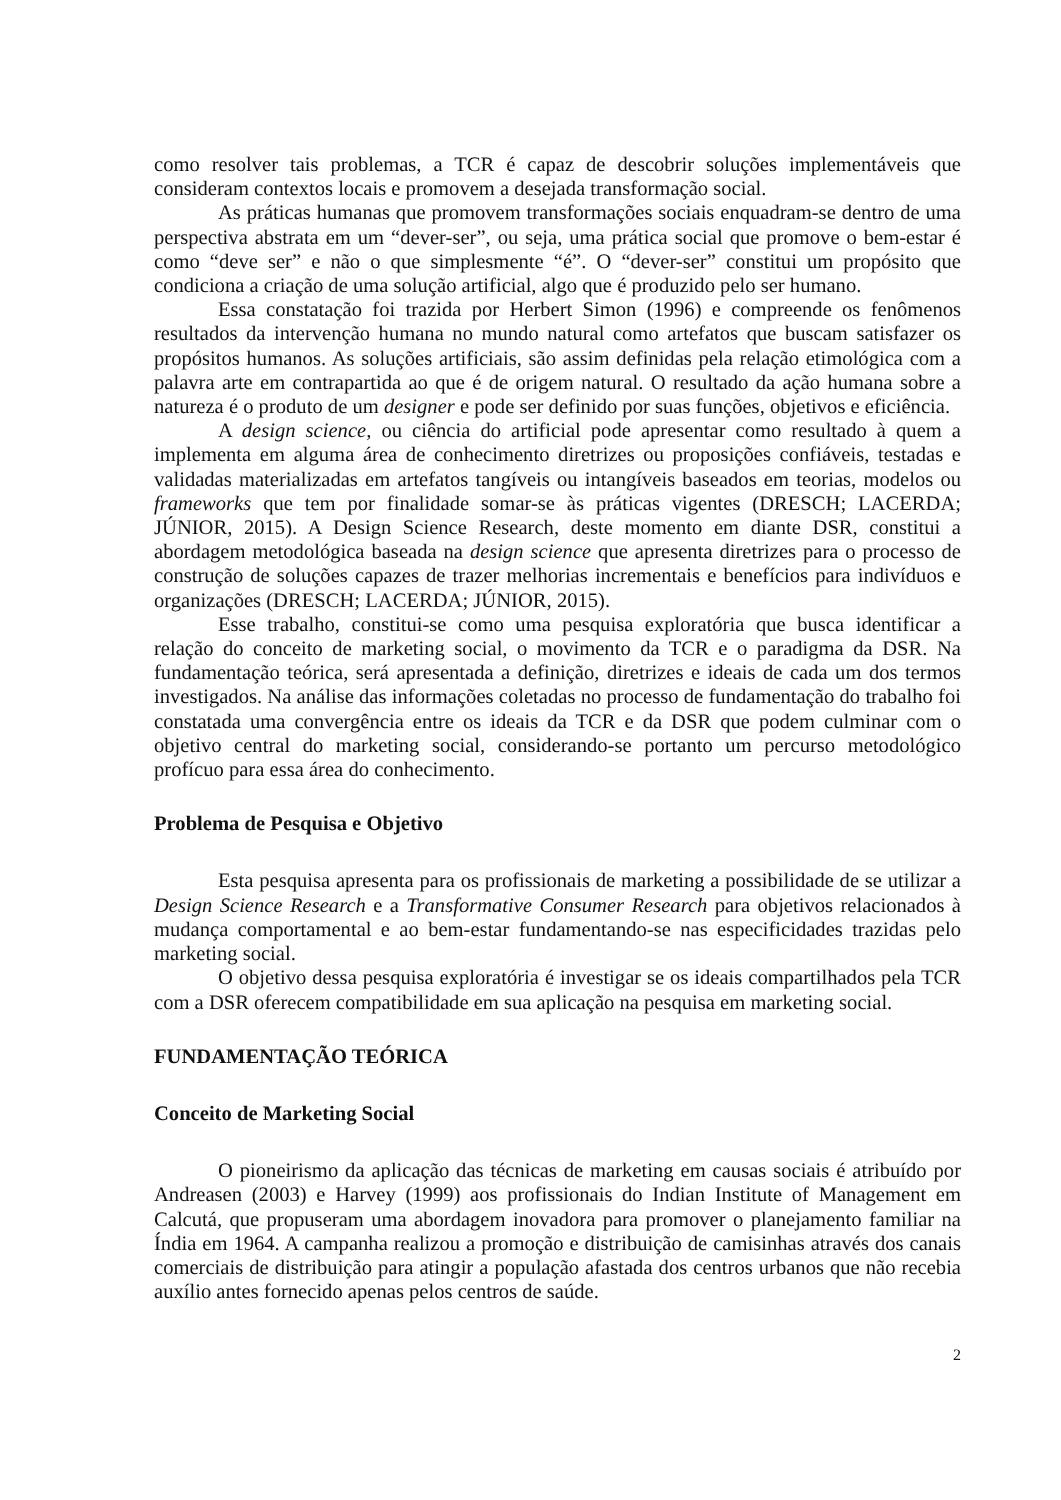como resolver tais problemas, a TCR é capaz de descobrir soluções implementáveis que consideram contextos locais e promovem a desejada transformação social.
As práticas humanas que promovem transformações sociais enquadram-se dentro de uma perspectiva abstrata em um “dever-ser”, ou seja, uma prática social que promove o bem-estar é como “deve ser” e não o que simplesmente “é”. O “dever-ser” constitui um propósito que condiciona a criação de uma solução artificial, algo que é produzido pelo ser humano.
Essa constatação foi trazida por Herbert Simon (1996) e compreende os fenômenos resultados da intervenção humana no mundo natural como artefatos que buscam satisfazer os propósitos humanos. As soluções artificiais, são assim definidas pela relação etimológica com a palavra arte em contrapartida ao que é de origem natural. O resultado da ação humana sobre a natureza é o produto de um designer e pode ser definido por suas funções, objetivos e eficiência.
A design science, ou ciência do artificial pode apresentar como resultado à quem a implementa em alguma área de conhecimento diretrizes ou proposições confiáveis, testadas e validadas materializadas em artefatos tangíveis ou intangíveis baseados em teorias, modelos ou frameworks que tem por finalidade somar-se às práticas vigentes (DRESCH; LACERDA; JÚNIOR, 2015). A Design Science Research, deste momento em diante DSR, constitui a abordagem metodológica baseada na design science que apresenta diretrizes para o processo de construção de soluções capazes de trazer melhorias incrementais e benefícios para indivíduos e organizações (DRESCH; LACERDA; JÚNIOR, 2015).
Esse trabalho, constitui-se como uma pesquisa exploratória que busca identificar a relação do conceito de marketing social, o movimento da TCR e o paradigma da DSR. Na fundamentação teórica, será apresentada a definição, diretrizes e ideais de cada um dos termos investigados. Na análise das informações coletadas no processo de fundamentação do trabalho foi constatada uma convergência entre os ideais da TCR e da DSR que podem culminar com o objetivo central do marketing social, considerando-se portanto um percurso metodológico profícuo para essa área do conhecimento.
Problema de Pesquisa e Objetivo
Esta pesquisa apresenta para os profissionais de marketing a possibilidade de se utilizar a Design Science Research e a Transformative Consumer Research para objetivos relacionados à mudança comportamental e ao bem-estar fundamentando-se nas especificidades trazidas pelo marketing social.
O objetivo dessa pesquisa exploratória é investigar se os ideais compartilhados pela TCR com a DSR oferecem compatibilidade em sua aplicação na pesquisa em marketing social.
FUNDAMENTAÇÃO TEÓRICA
Conceito de Marketing Social
O pioneirismo da aplicação das técnicas de marketing em causas sociais é atribuído por Andreasen (2003) e Harvey (1999) aos profissionais do Indian Institute of Management em Calcutá, que propuseram uma abordagem inovadora para promover o planejamento familiar na Índia em 1964. A campanha realizou a promoção e distribuição de camisinhas através dos canais comerciais de distribuição para atingir a população afastada dos centros urbanos que não recebia auxílio antes fornecido apenas pelos centros de saúde.
2